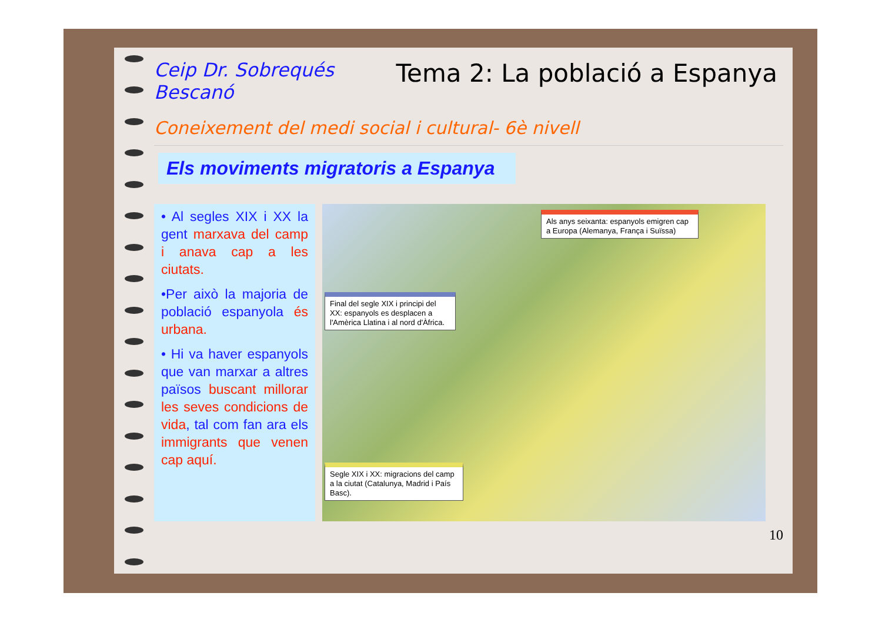Ceip Dr. Sobrequés
Bescanó
Tema 2: La població a Espanya
Coneixement del medi social i cultural- 6è nivell
Els moviments migratoris a Espanya
• Al segles XIX i XX la gent marxava del camp i anava cap a les ciutats.
•Per això la majoria de població espanyola és urbana.
• Hi va haver espanyols que van marxar a altres països buscant millorar les seves condicions de vida, tal com fan ara els immigrants que venen cap aquí.
Als anys seixanta: espanyols emigren cap a Europa (Alemanya, França i Suïssa)
Final del segle XIX i principi del XX: espanyols es desplacen a l'Amèrica Llatina i al nord d'Àfrica.
Segle XIX i XX: migracions del camp a la ciutat (Catalunya, Madrid i País Basc).
10